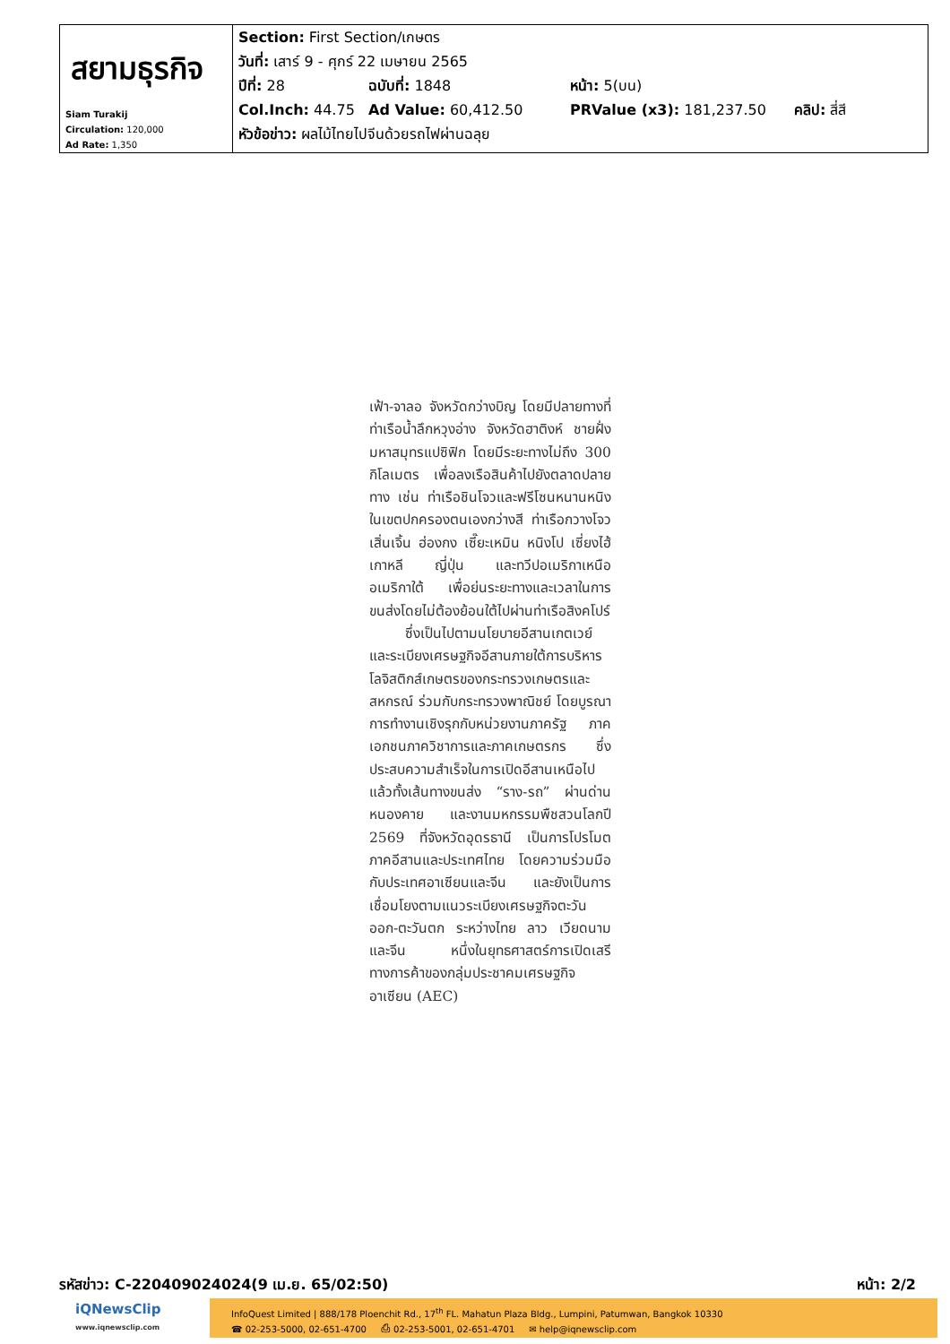| สยามธุรกิจ Siam Turakij Circulation: 120,000 Ad Rate: 1,350 | Section: First Section/เกษตร วันที่: เสาร์ 9 - ศุกร์ 22 เมษายน 2565 ปีที่: 28 ฉบับที่: 1848 หน้า: 5(บน) Col.Inch: 44.75 Ad Value: 60,412.50 PRValue (x3): 181,237.50 คลิป: สี่สี หัวข้อข่าว: ผลไม้ไทยไปจีนด้วยรถไฟผ่านฉลุย |
เฟ้า-จาลอ จังหวัดกว่างบิญ โดยมีปลายทางที่ท่าเรือน้ำลึกหวุงอ่าง จังหวัดฮาติงห์ ชายฝั่งมหาสมุทรแปซิฟิก โดยมีระยะทางไม่ถึง 300 กิโลเมตร เพื่อลงเรือสินค้าไปยังตลาดปลายทาง เช่น ท่าเรือชินโจวและฟรีโซนหนานหนิงในเขตปกครองตนเองกว่างสี ท่าเรือกวางโจว เสิ่นเจิ้น ฮ่องกง เซี๊ยะเหมิน หนิงโป เซี่ยงไฮ้ เกาหลี ญี่ปุ่น และทวีปอเมริกาเหนือ อเมริกาใต้ เพื่อย่นระยะทางและเวลาในการขนส่งโดยไม่ต้องย้อนใต้ไปผ่านท่าเรือสิงคโปร์
ซึ่งเป็นไปตามนโยบายอีสานเกตเวย์และระเบียงเศรษฐกิจอีสานภายใต้การบริหารโลจิสติกส์เกษตรของกระทรวงเกษตรและสหกรณ์ ร่วมกับกระทรวงพาณิชย์ โดยบูรณาการทำงานเชิงรุกกับหน่วยงานภาครัฐ ภาคเอกชนภาควิชาการและภาคเกษตรกร ซึ่งประสบความสำเร็จในการเปิดอีสานเหนือไปแล้วทั้งเส้นทางขนส่ง “ราง-รถ” ผ่านด่านหนองคาย และงานมหกรรมพืชสวนโลกปี 2569 ที่จังหวัดอุดรธานี เป็นการโปรโมตภาคอีสานและประเทศไทย โดยความร่วมมือกับประเทศอาเซียนและจีน และยังเป็นการเชื่อมโยงตามแนวระเบียงเศรษฐกิจตะวันออก-ตะวันตก ระหว่างไทย ลาว เวียดนาม และจีน หนึ่งในยุทธศาสตร์การเปิดเสรีทางการค้าของกลุ่มประชาคมเศรษฐกิจอาเซียน (AEC)
รหัสข่าว: C-220409024024(9 เม.ย. 65/02:50) หน้า: 2/2
iQNewsClip
www.iqnewsclip.com
InfoQuest Limited | 888/178 Ploenchit Rd., 17<sup>th</sup> FL. Mahatun Plaza Bldg., Lumpini, Patumwan, Bangkok 10330
☎ 02-253-5000, 02-651-4700 ⎙ 02-253-5001, 02-651-4701 ✉ help@iqnewsclip.com